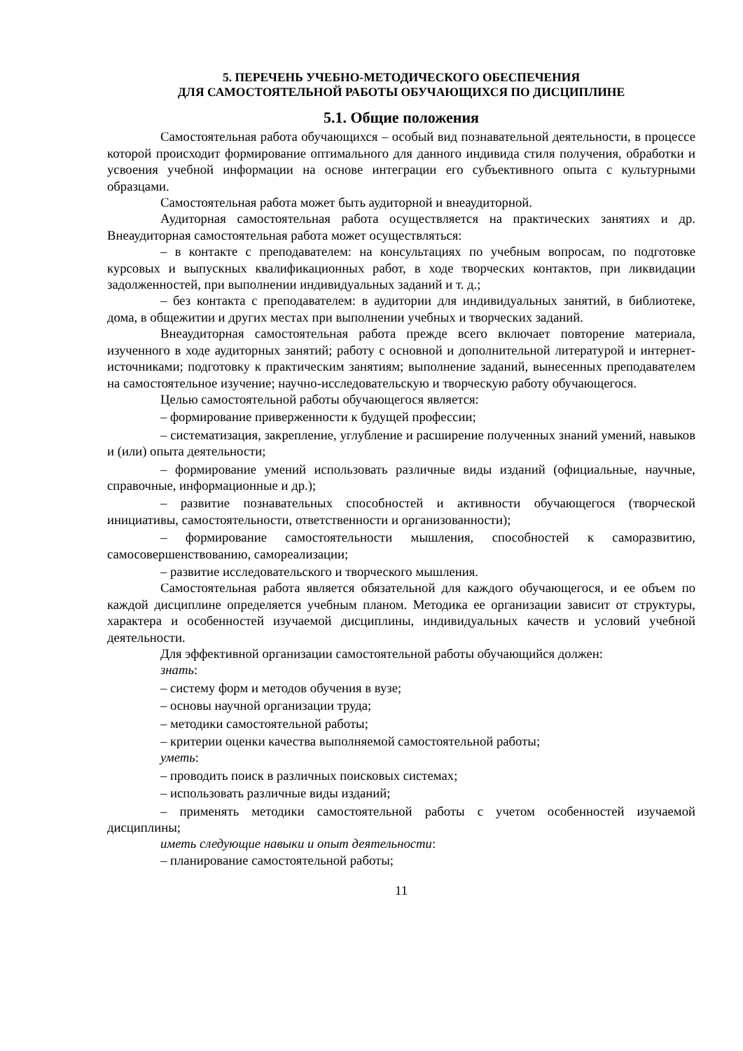5. ПЕРЕЧЕНЬ УЧЕБНО-МЕТОДИЧЕСКОГО ОБЕСПЕЧЕНИЯ
ДЛЯ САМОСТОЯТЕЛЬНОЙ РАБОТЫ ОБУЧАЮЩИХСЯ ПО ДИСЦИПЛИНЕ
5.1. Общие положения
Самостоятельная работа обучающихся – особый вид познавательной деятельности, в процессе которой происходит формирование оптимального для данного индивида стиля получения, обработки и усвоения учебной информации на основе интеграции его субъективного опыта с культурными образцами.
Самостоятельная работа может быть аудиторной и внеаудиторной.
Аудиторная самостоятельная работа осуществляется на практических занятиях и др. Внеаудиторная самостоятельная работа может осуществляться:
– в контакте с преподавателем: на консультациях по учебным вопросам, по подготовке курсовых и выпускных квалификационных работ, в ходе творческих контактов, при ликвидации задолженностей, при выполнении индивидуальных заданий и т. д.;
– без контакта с преподавателем: в аудитории для индивидуальных занятий, в библиотеке, дома, в общежитии и других местах при выполнении учебных и творческих заданий.
Внеаудиторная самостоятельная работа прежде всего включает повторение материала, изученного в ходе аудиторных занятий; работу с основной и дополнительной литературой и интернет-источниками; подготовку к практическим занятиям; выполнение заданий, вынесенных преподавателем на самостоятельное изучение; научно-исследовательскую и творческую работу обучающегося.
Целью самостоятельной работы обучающегося является:
– формирование приверженности к будущей профессии;
– систематизация, закрепление, углубление и расширение полученных знаний умений, навыков и (или) опыта деятельности;
– формирование умений использовать различные виды изданий (официальные, научные, справочные, информационные и др.);
– развитие познавательных способностей и активности обучающегося (творческой инициативы, самостоятельности, ответственности и организованности);
– формирование самостоятельности мышления, способностей к саморазвитию, самосовершенствованию, самореализации;
– развитие исследовательского и творческого мышления.
Самостоятельная работа является обязательной для каждого обучающегося, и ее объем по каждой дисциплине определяется учебным планом. Методика ее организации зависит от структуры, характера и особенностей изучаемой дисциплины, индивидуальных качеств и условий учебной деятельности.
Для эффективной организации самостоятельной работы обучающийся должен:
знать:
– систему форм и методов обучения в вузе;
– основы научной организации труда;
– методики самостоятельной работы;
– критерии оценки качества выполняемой самостоятельной работы;
уметь:
– проводить поиск в различных поисковых системах;
– использовать различные виды изданий;
– применять методики самостоятельной работы с учетом особенностей изучаемой дисциплины;
иметь следующие навыки и опыт деятельности:
– планирование самостоятельной работы;
11